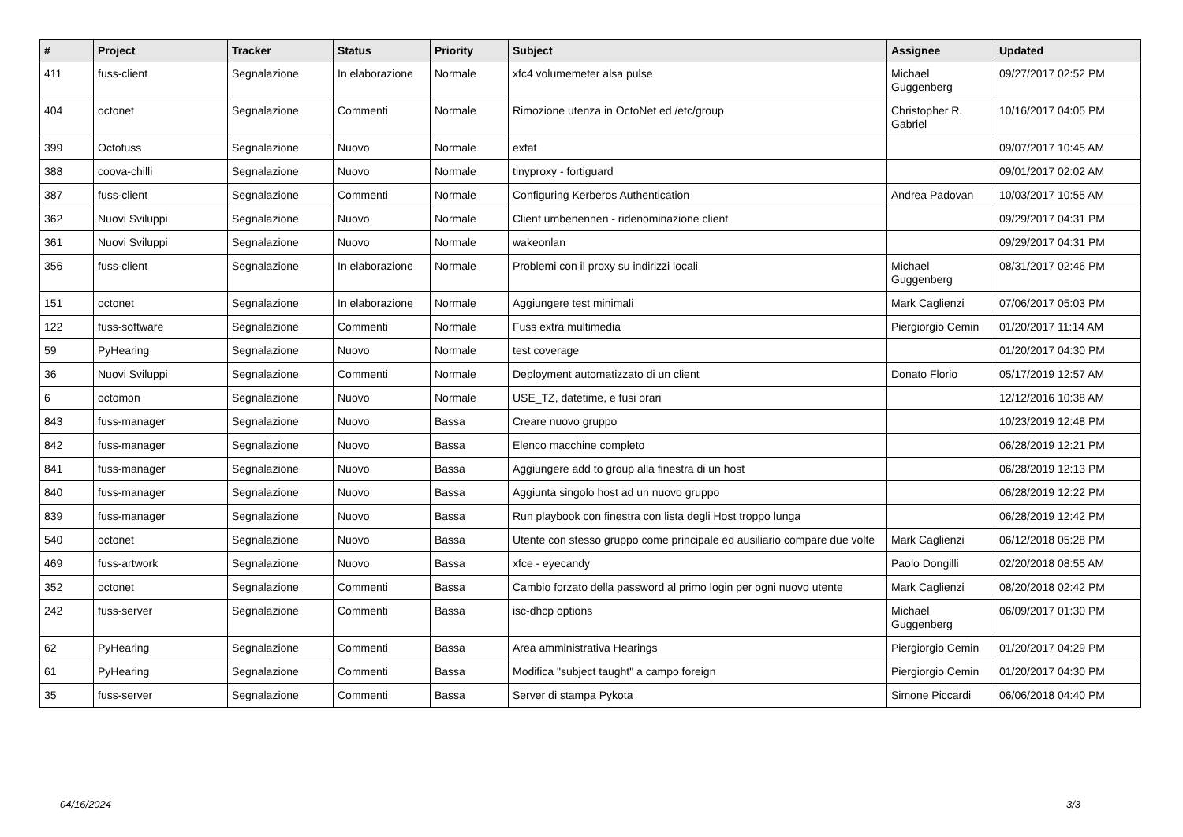| # | Project | Tracker | Status | Priority | Subject | Assignee | Updated |
| --- | --- | --- | --- | --- | --- | --- | --- |
| 411 | fuss-client | Segnalazione | In elaborazione | Normale | xfc4 volumemeter alsa pulse | Michael Guggenberg | 09/27/2017 02:52 PM |
| 404 | octonet | Segnalazione | Commenti | Normale | Rimozione utenza in OctoNet ed /etc/group | Christopher R. Gabriel | 10/16/2017 04:05 PM |
| 399 | Octofuss | Segnalazione | Nuovo | Normale | exfat | | 09/07/2017 10:45 AM |
| 388 | coova-chilli | Segnalazione | Nuovo | Normale | tinyproxy - fortiguard | | 09/01/2017 02:02 AM |
| 387 | fuss-client | Segnalazione | Commenti | Normale | Configuring Kerberos Authentication | Andrea Padovan | 10/03/2017 10:55 AM |
| 362 | Nuovi Sviluppi | Segnalazione | Nuovo | Normale | Client umbenennen - ridenominazione client | | 09/29/2017 04:31 PM |
| 361 | Nuovi Sviluppi | Segnalazione | Nuovo | Normale | wakeonlan | | 09/29/2017 04:31 PM |
| 356 | fuss-client | Segnalazione | In elaborazione | Normale | Problemi con il proxy su indirizzi locali | Michael Guggenberg | 08/31/2017 02:46 PM |
| 151 | octonet | Segnalazione | In elaborazione | Normale | Aggiungere test minimali | Mark Caglienzi | 07/06/2017 05:03 PM |
| 122 | fuss-software | Segnalazione | Commenti | Normale | Fuss extra multimedia | Piergiorgio Cemin | 01/20/2017 11:14 AM |
| 59 | PyHearing | Segnalazione | Nuovo | Normale | test coverage | | 01/20/2017 04:30 PM |
| 36 | Nuovi Sviluppi | Segnalazione | Commenti | Normale | Deployment automatizzato di un client | Donato Florio | 05/17/2019 12:57 AM |
| 6 | octomon | Segnalazione | Nuovo | Normale | USE_TZ, datetime, e fusi orari | | 12/12/2016 10:38 AM |
| 843 | fuss-manager | Segnalazione | Nuovo | Bassa | Creare nuovo gruppo | | 10/23/2019 12:48 PM |
| 842 | fuss-manager | Segnalazione | Nuovo | Bassa | Elenco macchine completo | | 06/28/2019 12:21 PM |
| 841 | fuss-manager | Segnalazione | Nuovo | Bassa | Aggiungere add to group alla finestra di un host | | 06/28/2019 12:13 PM |
| 840 | fuss-manager | Segnalazione | Nuovo | Bassa | Aggiunta singolo host ad un nuovo gruppo | | 06/28/2019 12:22 PM |
| 839 | fuss-manager | Segnalazione | Nuovo | Bassa | Run playbook con finestra con lista degli Host troppo lunga | | 06/28/2019 12:42 PM |
| 540 | octonet | Segnalazione | Nuovo | Bassa | Utente con stesso gruppo come principale ed ausiliario compare due volte | Mark Caglienzi | 06/12/2018 05:28 PM |
| 469 | fuss-artwork | Segnalazione | Nuovo | Bassa | xfce - eyecandy | Paolo Dongilli | 02/20/2018 08:55 AM |
| 352 | octonet | Segnalazione | Commenti | Bassa | Cambio forzato della password al primo login per ogni nuovo utente | Mark Caglienzi | 08/20/2018 02:42 PM |
| 242 | fuss-server | Segnalazione | Commenti | Bassa | isc-dhcp options | Michael Guggenberg | 06/09/2017 01:30 PM |
| 62 | PyHearing | Segnalazione | Commenti | Bassa | Area amministrativa Hearings | Piergiorgio Cemin | 01/20/2017 04:29 PM |
| 61 | PyHearing | Segnalazione | Commenti | Bassa | Modifica "subject taught" a campo foreign | Piergiorgio Cemin | 01/20/2017 04:30 PM |
| 35 | fuss-server | Segnalazione | Commenti | Bassa | Server di stampa Pykota | Simone Piccardi | 06/06/2018 04:40 PM |
04/16/2024 3/3